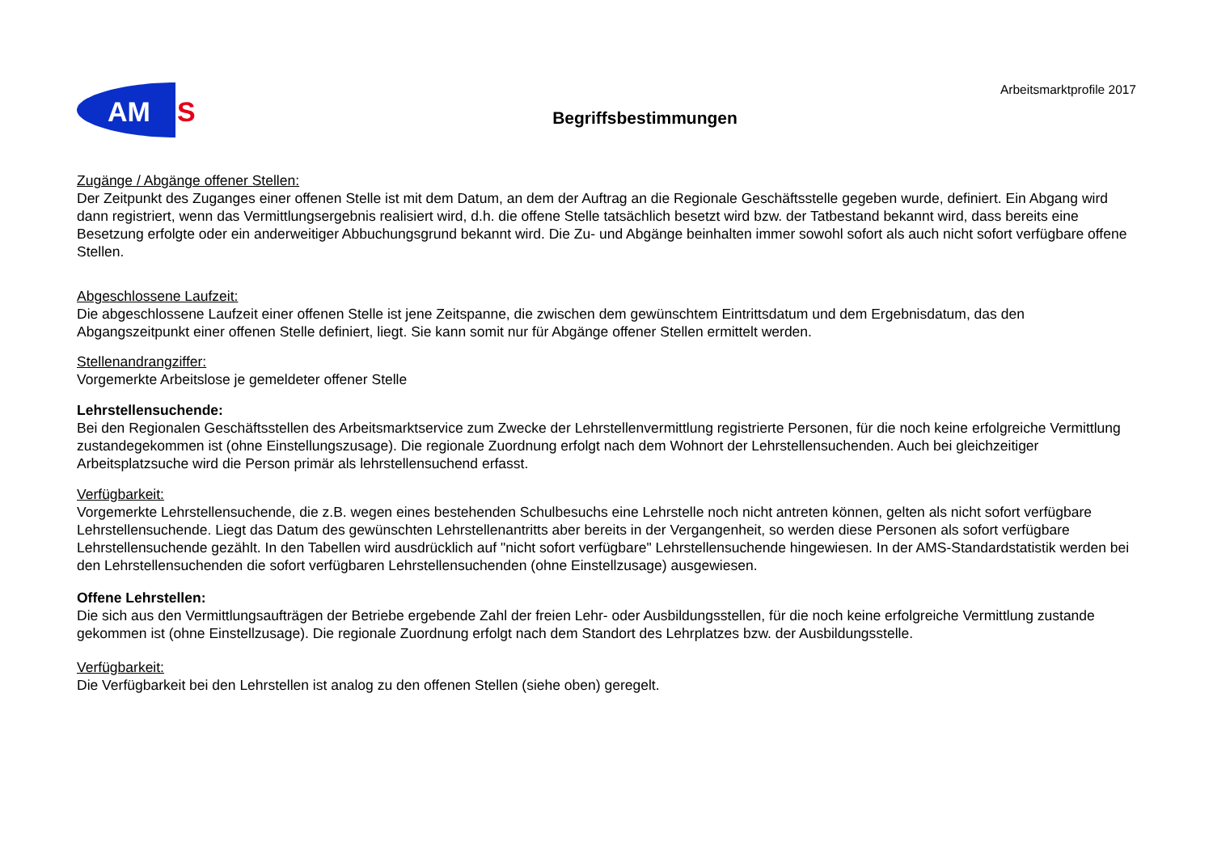AM
S
Arbeitsmarktprofile 2017
Begriffsbestimmungen
Zugänge / Abgänge offener Stellen:
Der Zeitpunkt des Zuganges einer offenen Stelle ist mit dem Datum, an dem der Auftrag an die Regionale Geschäftsstelle gegeben wurde, definiert. Ein Abgang wird dann registriert, wenn das Vermittlungsergebnis realisiert wird, d.h. die offene Stelle tatsächlich besetzt wird bzw. der Tatbestand bekannt wird, dass bereits eine Besetzung erfolgte oder ein anderweitiger Abbuchungsgrund bekannt wird. Die Zu- und Abgänge beinhalten immer sowohl sofort als auch nicht sofort verfügbare offene Stellen.
Abgeschlossene Laufzeit:
Die abgeschlossene Laufzeit einer offenen Stelle ist jene Zeitspanne, die zwischen dem gewünschtem Eintrittsdatum und dem Ergebnisdatum, das den Abgangszeitpunkt einer offenen Stelle definiert, liegt. Sie kann somit nur für Abgänge offener Stellen ermittelt werden.
Stellenandrangziffer:
Vorgemerkte Arbeitslose je gemeldeter offener Stelle
Lehrstellensuchende:
Bei den Regionalen Geschäftsstellen des Arbeitsmarktservice zum Zwecke der Lehrstellenvermittlung registrierte Personen, für die noch keine erfolgreiche Vermittlung zustandegekommen ist (ohne Einstellungszusage). Die regionale Zuordnung erfolgt nach dem Wohnort der Lehrstellensuchenden. Auch bei gleichzeitiger Arbeitsplatzsuche wird die Person primär als lehrstellensuchend erfasst.
Verfügbarkeit:
Vorgemerkte Lehrstellensuchende, die z.B. wegen eines bestehenden Schulbesuchs eine Lehrstelle noch nicht antreten können, gelten als nicht sofort verfügbare Lehrstellensuchende. Liegt das Datum des gewünschten Lehrstellenantritts aber bereits in der Vergangenheit, so werden diese Personen als sofort verfügbare Lehrstellensuchende gezählt. In den Tabellen wird ausdrücklich auf "nicht sofort verfügbare" Lehrstellensuchende hingewiesen. In der AMS-Standardstatistik werden bei den Lehrstellensuchenden die sofort verfügbaren Lehrstellensuchenden (ohne Einstellzusage) ausgewiesen.
Offene Lehrstellen:
Die sich aus den Vermittlungsaufträgen der Betriebe ergebende Zahl der freien Lehr- oder Ausbildungsstellen, für die noch keine erfolgreiche Vermittlung zustande gekommen ist (ohne Einstellzusage). Die regionale Zuordnung erfolgt nach dem Standort des Lehrplatzes bzw. der Ausbildungsstelle.
Verfügbarkeit:
Die Verfügbarkeit bei den Lehrstellen ist analog zu den offenen Stellen (siehe oben) geregelt.